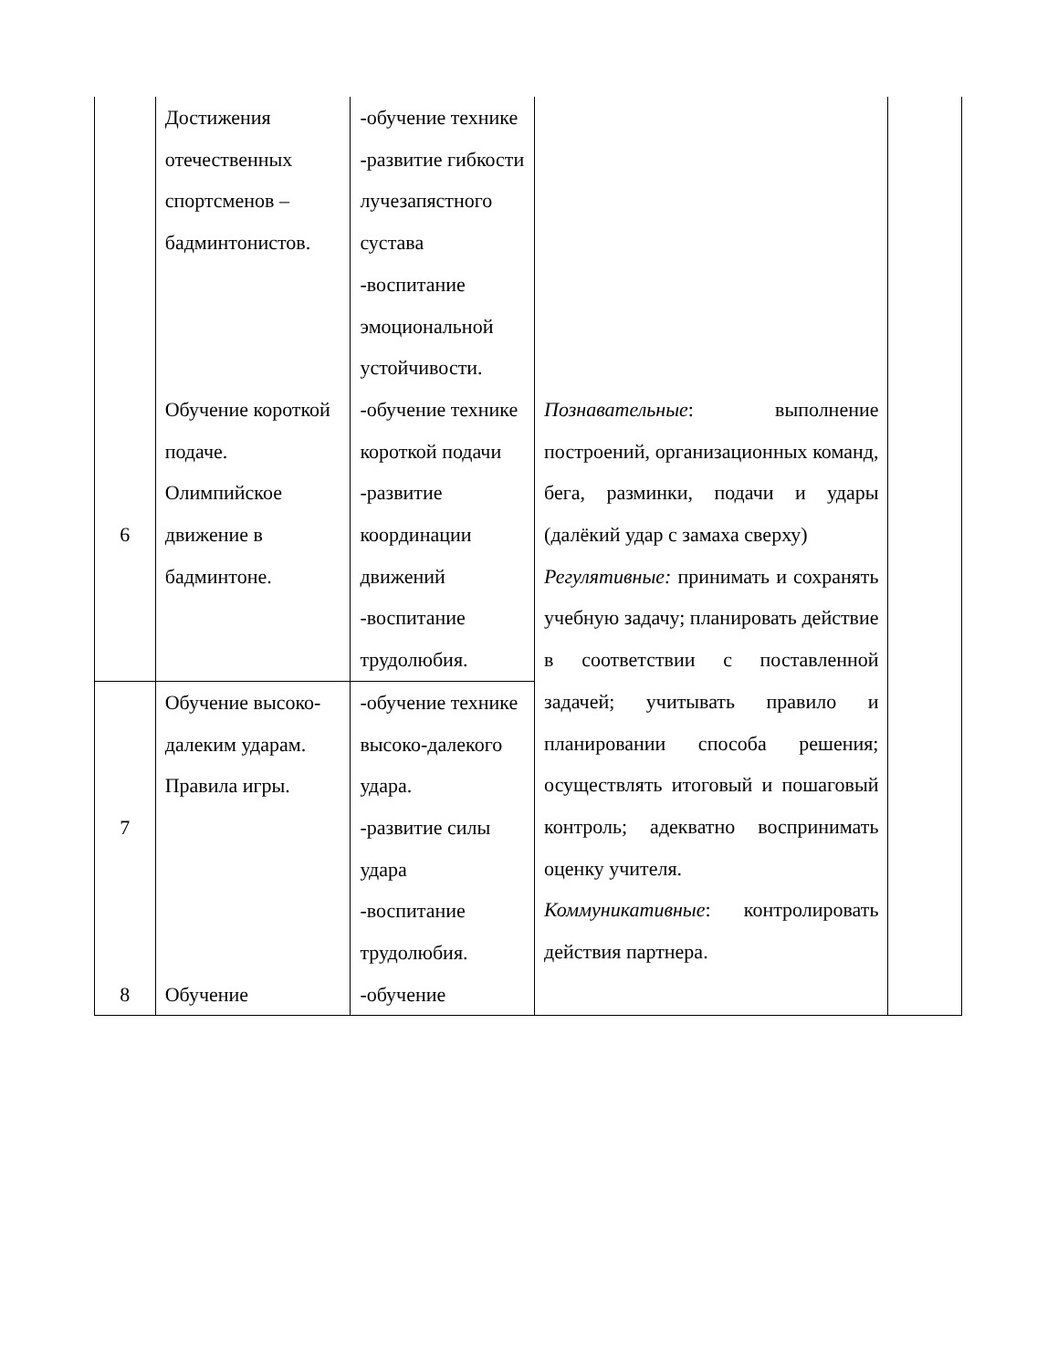| | Достижения отечественных спортсменов – бадминтонистов. | -обучение технике -развитие гибкости лучезапястного сустава -воспитание эмоциональной устойчивости. | | |
| 6 | Обучение короткой подаче. Олимпийское движение в бадминтоне. | -обучение технике короткой подачи -развитие координации движений -воспитание трудолюбия. | Познавательные : выполнение построений, организационных команд, бега, разминки, подачи и удары (далёкий удар с замаха сверху) Регулятивные: принимать и сохранять учебную задачу; планировать действие в соответствии с поставленной задачей; учитывать правило и планировании способа решения; осуществлять итоговый и пошаговый контроль; адекватно воспринимать оценку учителя. Коммуникативные : контролировать действия партнера. | |
| 7 | Обучение высоко-далеким ударам. Правила игры. | -обучение технике высоко-далекого удара. -развитие силы удара -воспитание трудолюбия. | | |
| 8 | Обучение | -обучение | | |